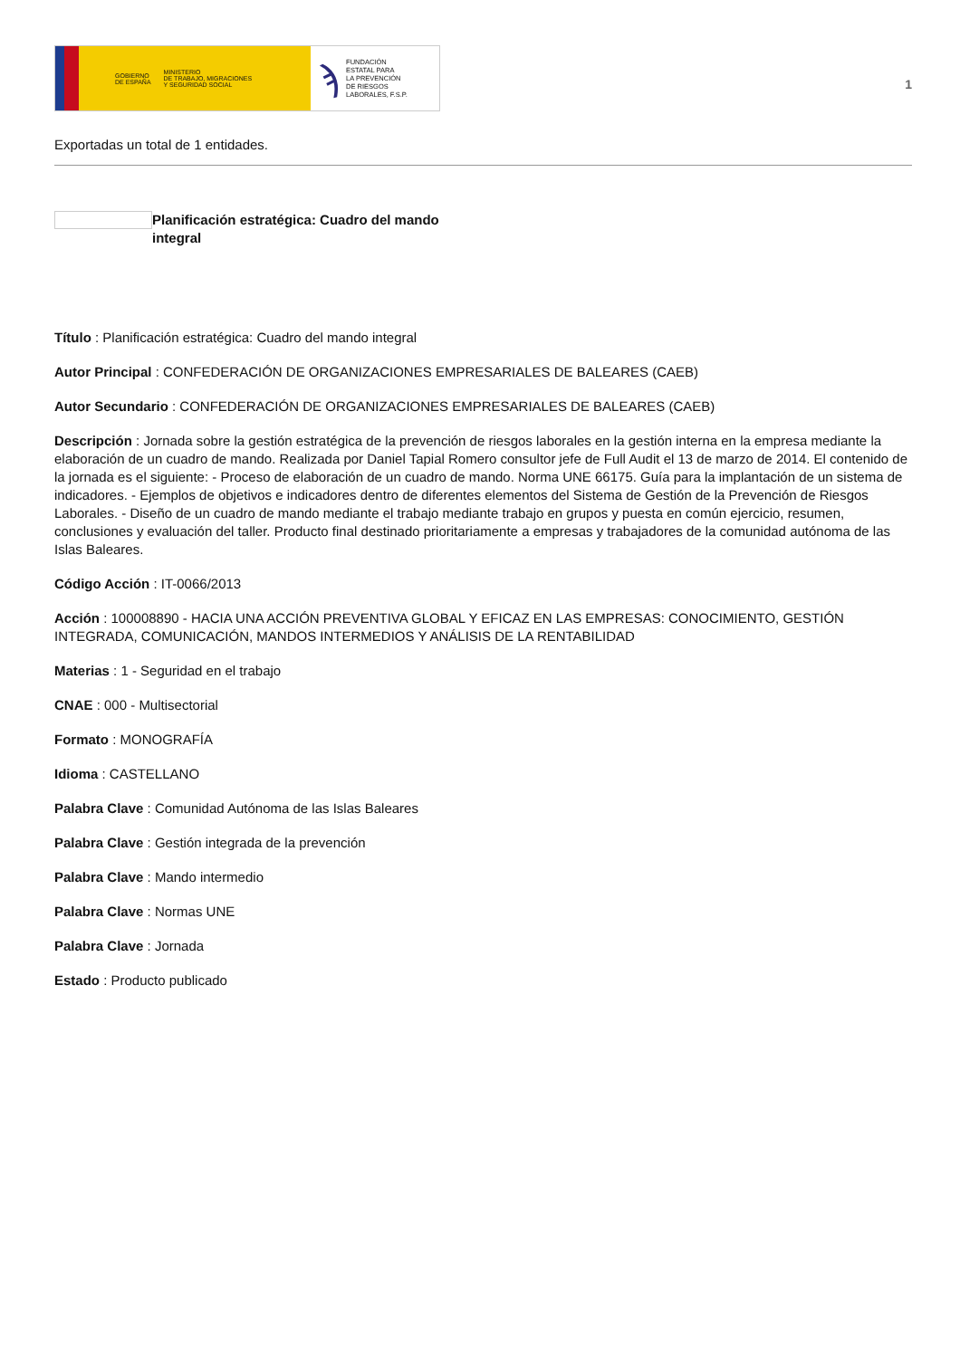GOBIERNO
DE ESPAÑA MINISTERIO
DE TRABAJO, MIGRACIONES
Y SEGURIDAD SOCIAL
ϡ FUNDACIÓN
ESTATAL PARA
LA PREVENCIÓN
DE RIESGOS
LABORALES, F.S.P.
1
Exportadas un total de 1 entidades.
Planificación estratégica: Cuadro del mando integral
Título : Planificación estratégica: Cuadro del mando integral
Autor Principal : CONFEDERACIÓN DE ORGANIZACIONES EMPRESARIALES DE BALEARES (CAEB)
Autor Secundario : CONFEDERACIÓN DE ORGANIZACIONES EMPRESARIALES DE BALEARES (CAEB)
Descripción : Jornada sobre la gestión estratégica de la prevención de riesgos laborales en la gestión interna en la empresa mediante la elaboración de un cuadro de mando. Realizada por Daniel Tapial Romero consultor jefe de Full Audit el 13 de marzo de 2014. El contenido de la jornada es el siguiente: - Proceso de elaboración de un cuadro de mando. Norma UNE 66175. Guía para la implantación de un sistema de indicadores. - Ejemplos de objetivos e indicadores dentro de diferentes elementos del Sistema de Gestión de la Prevención de Riesgos Laborales. - Diseño de un cuadro de mando mediante el trabajo mediante trabajo en grupos y puesta en común ejercicio, resumen, conclusiones y evaluación del taller. Producto final destinado prioritariamente a empresas y trabajadores de la comunidad autónoma de las Islas Baleares.
Código Acción : IT-0066/2013
Acción : 100008890 - HACIA UNA ACCIÓN PREVENTIVA GLOBAL Y EFICAZ EN LAS EMPRESAS: CONOCIMIENTO, GESTIÓN INTEGRADA, COMUNICACIÓN, MANDOS INTERMEDIOS Y ANÁLISIS DE LA RENTABILIDAD
Materias : 1 - Seguridad en el trabajo
CNAE : 000 - Multisectorial
Formato : MONOGRAFÍA
Idioma : CASTELLANO
Palabra Clave : Comunidad Autónoma de las Islas Baleares
Palabra Clave : Gestión integrada de la prevención
Palabra Clave : Mando intermedio
Palabra Clave : Normas UNE
Palabra Clave : Jornada
Estado : Producto publicado